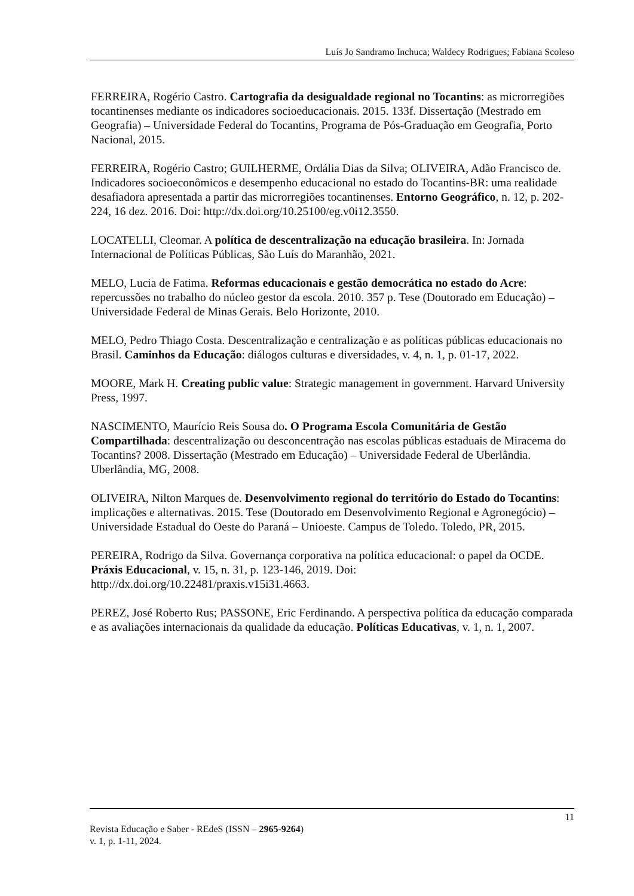Luís Jo Sandramo Inchuca; Waldecy Rodrigues; Fabiana Scoleso
FERREIRA, Rogério Castro. Cartografia da desigualdade regional no Tocantins: as microrregiões tocantinenses mediante os indicadores socioeducacionais. 2015. 133f. Dissertação (Mestrado em Geografia) – Universidade Federal do Tocantins, Programa de Pós-Graduação em Geografia, Porto Nacional, 2015.
FERREIRA, Rogério Castro; GUILHERME, Ordália Dias da Silva; OLIVEIRA, Adão Francisco de. Indicadores socioeconômicos e desempenho educacional no estado do Tocantins-BR: uma realidade desafiadora apresentada a partir das microrregiões tocantinenses. Entorno Geográfico, n. 12, p. 202-224, 16 dez. 2016. Doi: http://dx.doi.org/10.25100/eg.v0i12.3550.
LOCATELLI, Cleomar. A política de descentralização na educação brasileira. In: Jornada Internacional de Políticas Públicas, São Luís do Maranhão, 2021.
MELO, Lucia de Fatima. Reformas educacionais e gestão democrática no estado do Acre: repercussões no trabalho do núcleo gestor da escola. 2010. 357 p. Tese (Doutorado em Educação) – Universidade Federal de Minas Gerais. Belo Horizonte, 2010.
MELO, Pedro Thiago Costa. Descentralização e centralização e as políticas públicas educacionais no Brasil. Caminhos da Educação: diálogos culturas e diversidades, v. 4, n. 1, p. 01-17, 2022.
MOORE, Mark H. Creating public value: Strategic management in government. Harvard University Press, 1997.
NASCIMENTO, Maurício Reis Sousa do. O Programa Escola Comunitária de Gestão Compartilhada: descentralização ou desconcentração nas escolas públicas estaduais de Miracema do Tocantins? 2008. Dissertação (Mestrado em Educação) – Universidade Federal de Uberlândia. Uberlândia, MG, 2008.
OLIVEIRA, Nilton Marques de. Desenvolvimento regional do território do Estado do Tocantins: implicações e alternativas. 2015. Tese (Doutorado em Desenvolvimento Regional e Agronegócio) – Universidade Estadual do Oeste do Paraná – Unioeste. Campus de Toledo. Toledo, PR, 2015.
PEREIRA, Rodrigo da Silva. Governança corporativa na política educacional: o papel da OCDE. Práxis Educacional, v. 15, n. 31, p. 123-146, 2019. Doi: http://dx.doi.org/10.22481/praxis.v15i31.4663.
PEREZ, José Roberto Rus; PASSONE, Eric Ferdinando. A perspectiva política da educação comparada e as avaliações internacionais da qualidade da educação. Políticas Educativas, v. 1, n. 1, 2007.
11
Revista Educação e Saber - REdeS (ISSN – 2965-9264)
v. 1, p. 1-11, 2024.